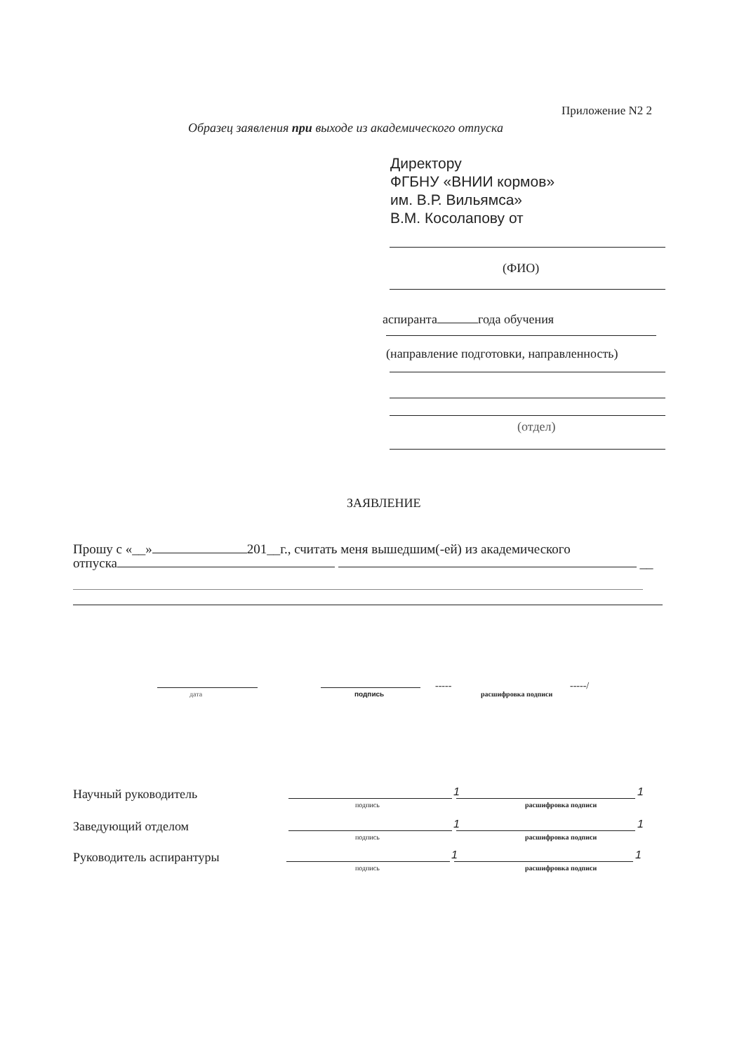Приложение N2 2
Образец заявления при выходе из академического отпуска
Директору
ФГБНУ «ВНИИ кормов»
им. В.Р. Вильямса»
В.М. Косолапову от
(ФИО)
аспиранта года обучения
(направление подготовки, направленность)
(отдел)
ЗАЯВЛЕНИЕ
Прошу с «__» 201__г., считать меня вышедшим(-ей) из академического
отпуска __
дата подпись
-----
расшифровка подписи
-----/
Научный руководитель 1 1
подпись расшифровка подписи
Заведующий отделом 1 1
подпись расшифровка подписи
Руководитель аспирантуры 1 1
подпись расшифровка подписи